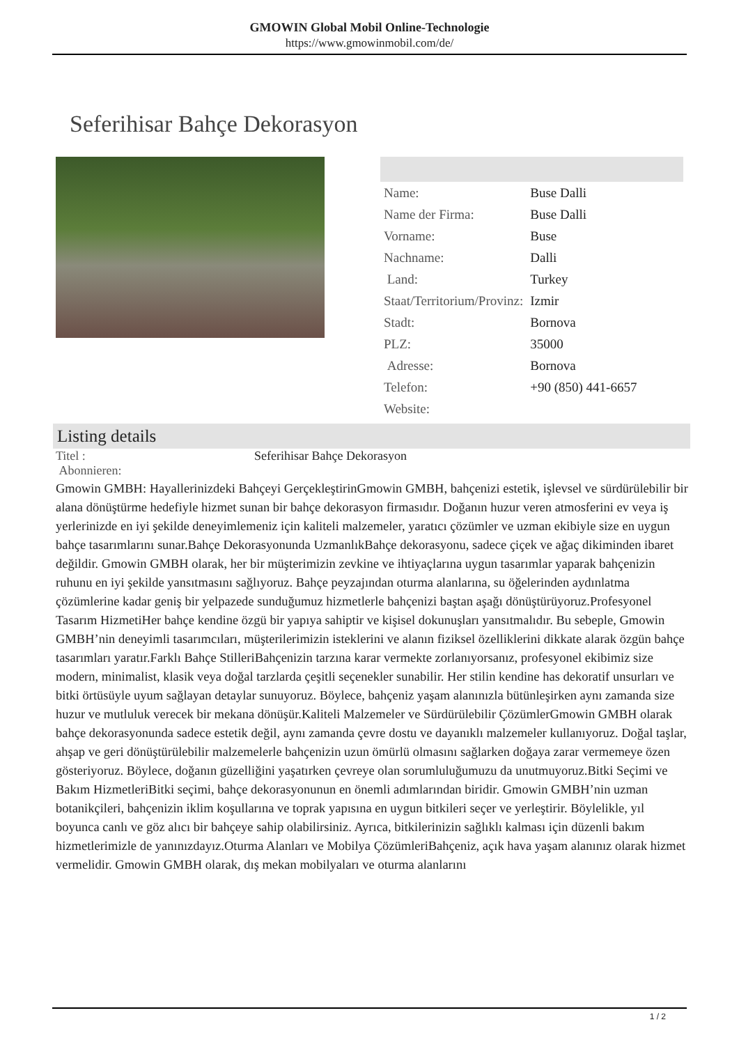GMOWIN Global Mobil Online-Technologie
https://www.gmowinmobil.com/de/
Seferihisar Bahçe Dekorasyon
| Name: | Buse Dalli |
| Name der Firma: | Buse Dalli |
| Vorname: | Buse |
| Nachname: | Dalli |
| Land: | Turkey |
| Staat/Territorium/Provinz: | Izmir |
| Stadt: | Bornova |
| PLZ: | 35000 |
| Adresse: | Bornova |
| Telefon: | +90 (850) 441-6657 |
| Website: | |
Listing details
Titel :
Abonnieren:
Seferihisar Bahçe Dekorasyon
Gmowin GMBH: Hayallerinizdeki Bahçeyi GerçekleştirinGmowin GMBH, bahçenizi estetik, işlevsel ve sürdürülebilir bir alana dönüştürme hedefiyle hizmet sunan bir bahçe dekorasyon firmasıdır. Doğanın huzur veren atmosferini ev veya iş yerlerinizde en iyi şekilde deneyimlemeniz için kaliteli malzemeler, yaratıcı çözümler ve uzman ekibiyle size en uygun bahçe tasarımlarını sunar.Bahçe Dekorasyonunda UzmanlıkBahçe dekorasyonu, sadece çiçek ve ağaç dikiminden ibaret değildir. Gmowin GMBH olarak, her bir müşterimizin zevkine ve ihtiyaçlarına uygun tasarımlar yaparak bahçenizin ruhunu en iyi şekilde yansıtmasını sağlıyoruz. Bahçe peyzajından oturma alanlarına, su öğelerinden aydınlatma çözümlerine kadar geniş bir yelpazede sunduğumuz hizmetlerle bahçenizi baştan aşağı dönüştürüyoruz.Profesyonel Tasarım HizmetiHer bahçe kendine özgü bir yapıya sahiptir ve kişisel dokunuşları yansıtmalıdır. Bu sebeple, Gmowin GMBH’nin deneyimli tasarımcıları, müşterilerimizin isteklerini ve alanın fiziksel özelliklerini dikkate alarak özgün bahçe tasarımları yaratır.Farklı Bahçe StilleriBahçenizin tarzına karar vermekte zorlanıyorsanız, profesyonel ekibimiz size modern, minimalist, klasik veya doğal tarzlarda çeşitli seçenekler sunabilir. Her stilin kendine has dekoratif unsurları ve bitki örtüsüyle uyum sağlayan detaylar sunuyoruz. Böylece, bahçeniz yaşam alanınızla bütünleşirken aynı zamanda size huzur ve mutluluk verecek bir mekana dönüşür.Kaliteli Malzemeler ve Sürdürülebilir ÇözümlerGmowin GMBH olarak bahçe dekorasyonunda sadece estetik değil, aynı zamanda çevre dostu ve dayanıklı malzemeler kullanıyoruz. Doğal taşlar, ahşap ve geri dönüştürülebilir malzemelerle bahçenizin uzun ömürlü olmasını sağlarken doğaya zarar vermemeye özen gösteriyoruz. Böylece, doğanın güzelliğini yaşatırken çevreye olan sorumluluğumuzu da unutmuyoruz.Bitki Seçimi ve Bakım HizmetleriBitki seçimi, bahçe dekorasyonunun en önemli adımlarından biridir. Gmowin GMBH’nin uzman botanikçileri, bahçenizin iklim koşullarına ve toprak yapısına en uygun bitkileri seçer ve yerleştirir. Böylelikle, yıl boyunca canlı ve göz alıcı bir bahçeye sahip olabilirsiniz. Ayrıca, bitkilerinizin sağlıklı kalması için düzenli bakım hizmetlerimizle de yanınızdayız.Oturma Alanları ve Mobilya ÇözümleriBahçeniz, açık hava yaşam alanınız olarak hizmet vermelidir. Gmowin GMBH olarak, dış mekan mobilyaları ve oturma alanlarını
1 / 2